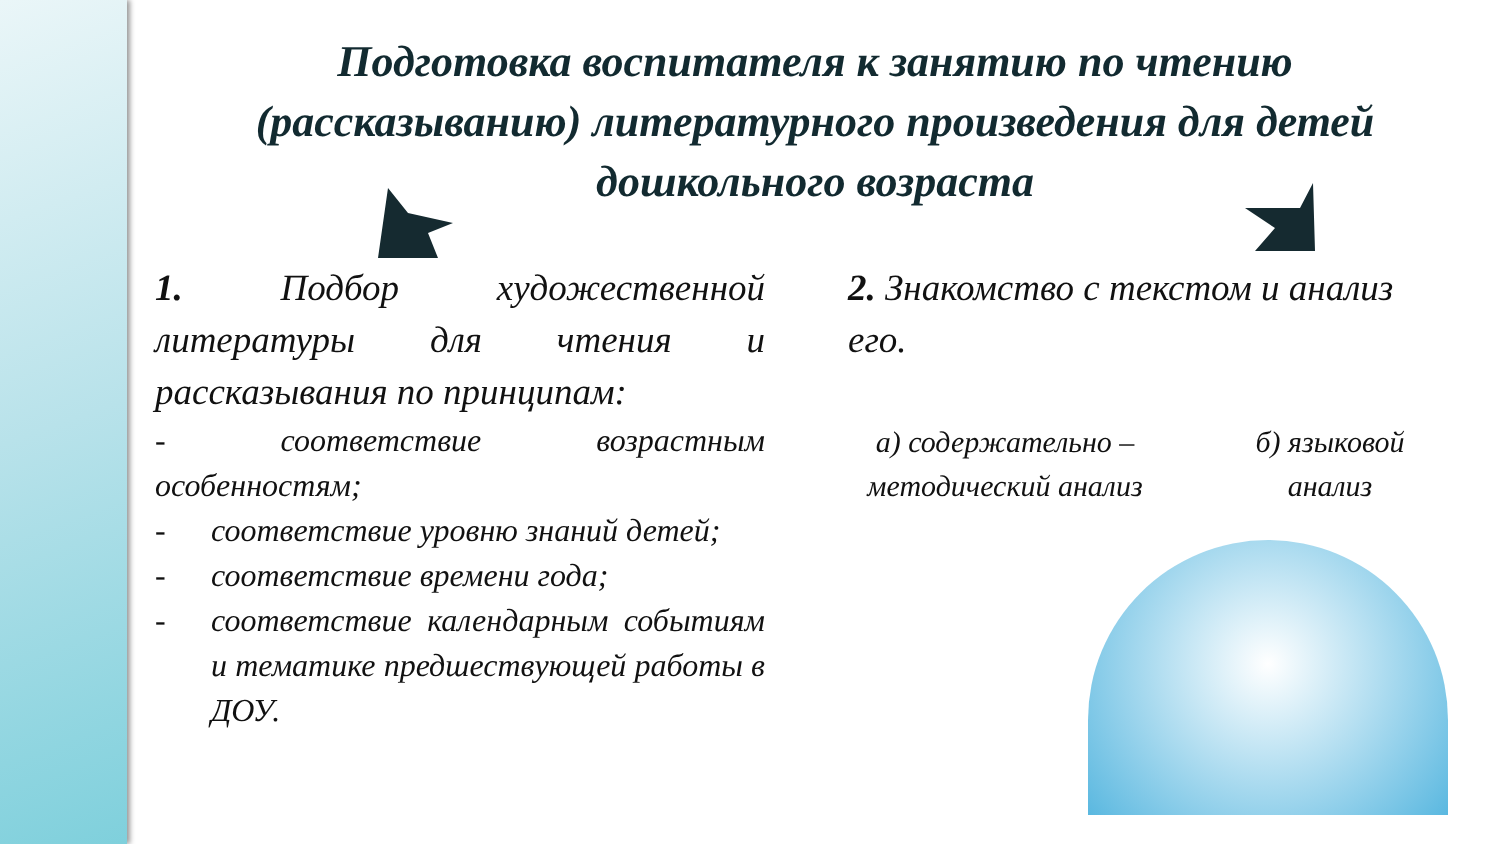Подготовка воспитателя к занятию по чтению (рассказыванию) литературного произведения для детей дошкольного возраста
1. Подбор художественной литературы для чтения и рассказывания по принципам:
- соответствие возрастным особенностям;
- соответствие уровню знаний детей;
- соответствие времени года;
- соответствие календарным событиям и тематике предшествующей работы в ДОУ.
2. Знакомство с текстом и анализ его.
а) содержательно – методический анализ
б) языковой анализ